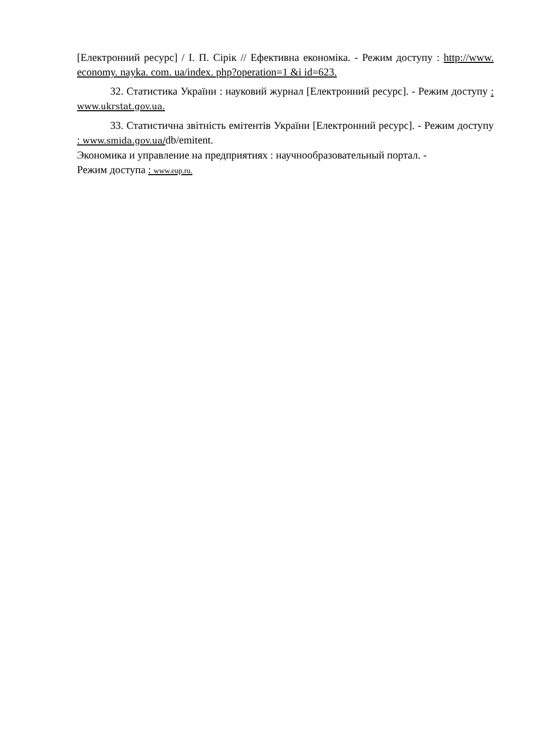[Електронний ресурс] / І. П. Сірік // Ефективна економіка. - Режим доступу : http://www. economy. nayka. com. ua/index. php?operation=1 &i id=623.
32. Статистика України : науковий журнал [Електронний ресурс]. - Режим доступу : www.ukrstat.gov.ua.
33. Статистична звітність емітентів України [Електронний ресурс]. - Режим доступу : www.smida.gov.ua/db/emitent.
Экономика и управление на предприятиях : научнообразовательный портал. -
Режим доступа : www.eup.ru.